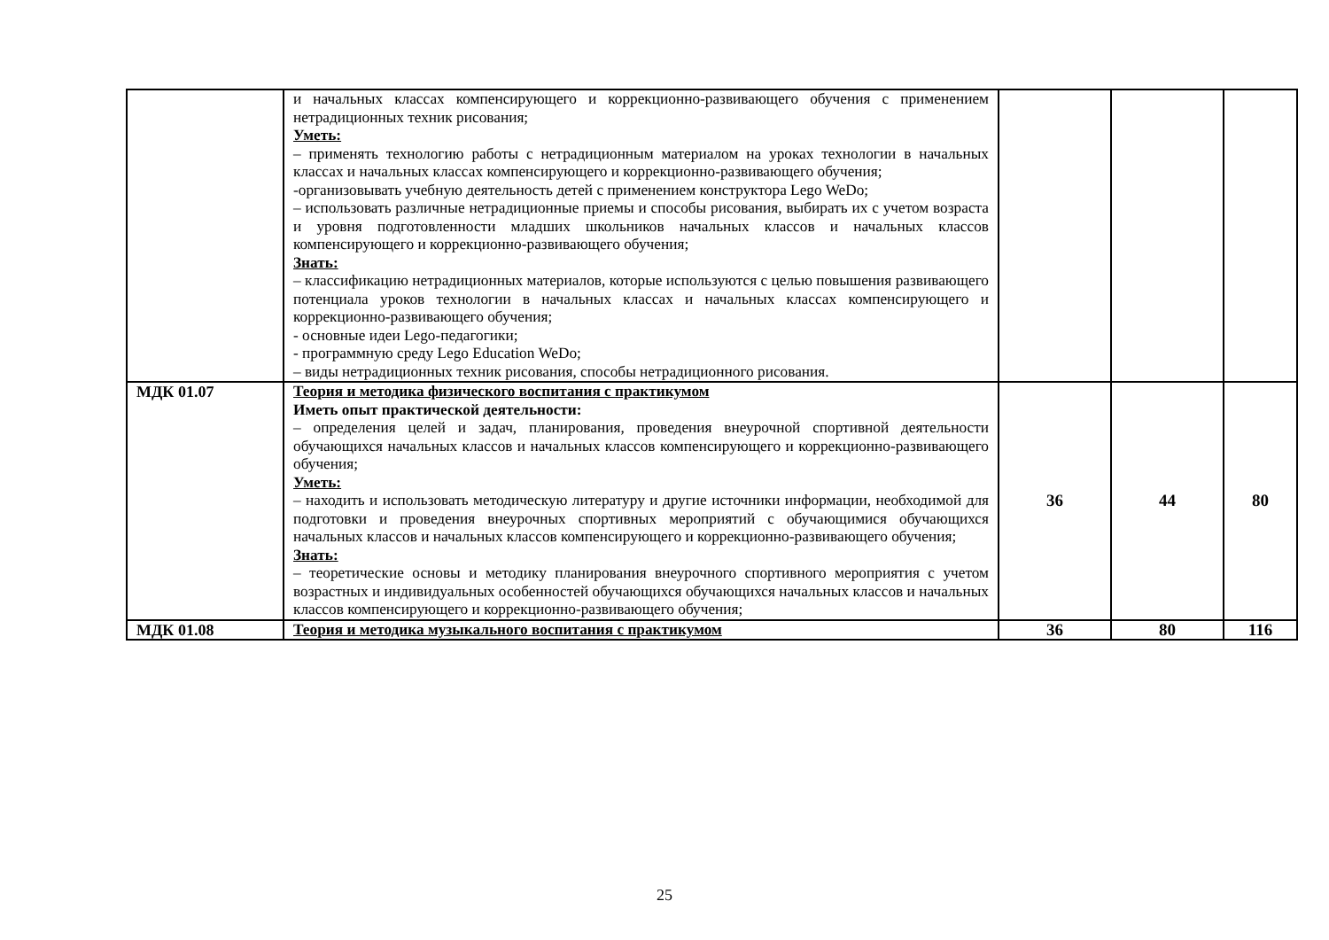| | и начальных классах компенсирующего и коррекционно-развивающего обучения с применением нетрадиционных техник рисования; Уметь: – применять технологию работы с нетрадиционным материалом на уроках технологии в начальных классах и начальных классах компенсирующего и коррекционно-развивающего обучения; -организовывать учебную деятельность детей с применением конструктора Lego WeDo; – использовать различные нетрадиционные приемы и способы рисования, выбирать их с учетом возраста и уровня подготовленности младших школьников начальных классов и начальных классов компенсирующего и коррекционно-развивающего обучения; Знать: – классификацию нетрадиционных материалов, которые используются с целью повышения развивающего потенциала уроков технологии в начальных классах и начальных классах компенсирующего и коррекционно-развивающего обучения; - основные идеи Lego-педагогики; - программную среду Lego Education WeDo; – виды нетрадиционных техник рисования, способы нетрадиционного рисования. | | | |
| МДК 01.07 | Теория и методика физического воспитания с практикумом Иметь опыт практической деятельности: – определения целей и задач, планирования, проведения внеурочной спортивной деятельности обучающихся начальных классов и начальных классов компенсирующего и коррекционно-развивающего обучения; Уметь: – находить и использовать методическую литературу и другие источники информации, необходимой для подготовки и проведения внеурочных спортивных мероприятий с обучающимися обучающихся начальных классов и начальных классов компенсирующего и коррекционно-развивающего обучения; Знать: – теоретические основы и методику планирования внеурочного спортивного мероприятия с учетом возрастных и индивидуальных особенностей обучающихся обучающихся начальных классов и начальных классов компенсирующего и коррекционно-развивающего обучения; | 36 | 44 | 80 |
| МДК 01.08 | Теория и методика музыкального воспитания с практикумом | 36 | 80 | 116 |
25